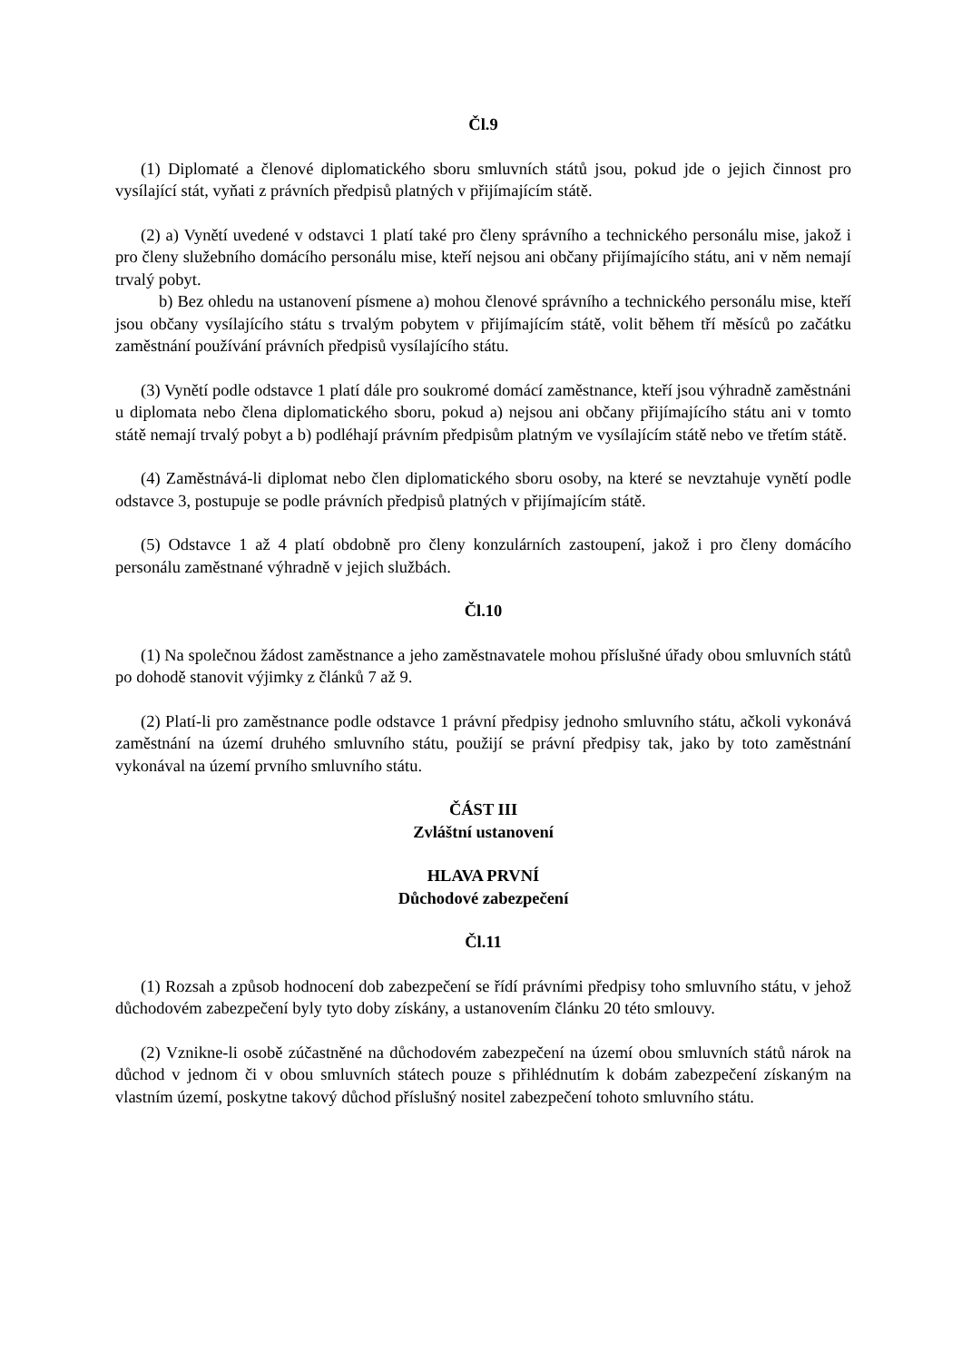Čl.9
(1) Diplomaté a členové diplomatického sboru smluvních států jsou, pokud jde o jejich činnost pro vysílající stát, vyňati z právních předpisů platných v přijímajícím státě.
(2) a) Vynětí uvedené v odstavci 1 platí také pro členy správního a technického personálu mise, jakož i pro členy služebního domácího personálu mise, kteří nejsou ani občany přijímajícího státu, ani v něm nemají trvalý pobyt.
b) Bez ohledu na ustanovení písmene a) mohou členové správního a technického personálu mise, kteří jsou občany vysílajícího státu s trvalým pobytem v přijímajícím státě, volit během tří měsíců po začátku zaměstnání používání právních předpisů vysílajícího státu.
(3) Vynětí podle odstavce 1 platí dále pro soukromé domácí zaměstnance, kteří jsou výhradně zaměstnáni u diplomata nebo člena diplomatického sboru, pokud a) nejsou ani občany přijímajícího státu ani v tomto státě nemají trvalý pobyt a b) podléhají právním předpisům platným ve vysílajícím státě nebo ve třetím státě.
(4) Zaměstnává-li diplomat nebo člen diplomatického sboru osoby, na které se nevztahuje vynětí podle odstavce 3, postupuje se podle právních předpisů platných v přijímajícím státě.
(5) Odstavce 1 až 4 platí obdobně pro členy konzulárních zastoupení, jakož i pro členy domácího personálu zaměstnané výhradně v jejich službách.
Čl.10
(1) Na společnou žádost zaměstnance a jeho zaměstnavatele mohou příslušné úřady obou smluvních států po dohodě stanovit výjimky z článků 7 až 9.
(2) Platí-li pro zaměstnance podle odstavce 1 právní předpisy jednoho smluvního státu, ačkoli vykonává zaměstnání na území druhého smluvního státu, použijí se právní předpisy tak, jako by toto zaměstnání vykonával na území prvního smluvního státu.
ČÁST III
Zvláštní ustanovení
HLAVA PRVNÍ
Důchodové zabezpečení
Čl.11
(1) Rozsah a způsob hodnocení dob zabezpečení se řídí právními předpisy toho smluvního státu, v jehož důchodovém zabezpečení byly tyto doby získány, a ustanovením článku 20 této smlouvy.
(2) Vznikne-li osobě zúčastněné na důchodovém zabezpečení na území obou smluvních států nárok na důchod v jednom či v obou smluvních státech pouze s přihlédnutím k dobám zabezpečení získaným na vlastním území, poskytne takový důchod příslušný nositel zabezpečení tohoto smluvního státu.